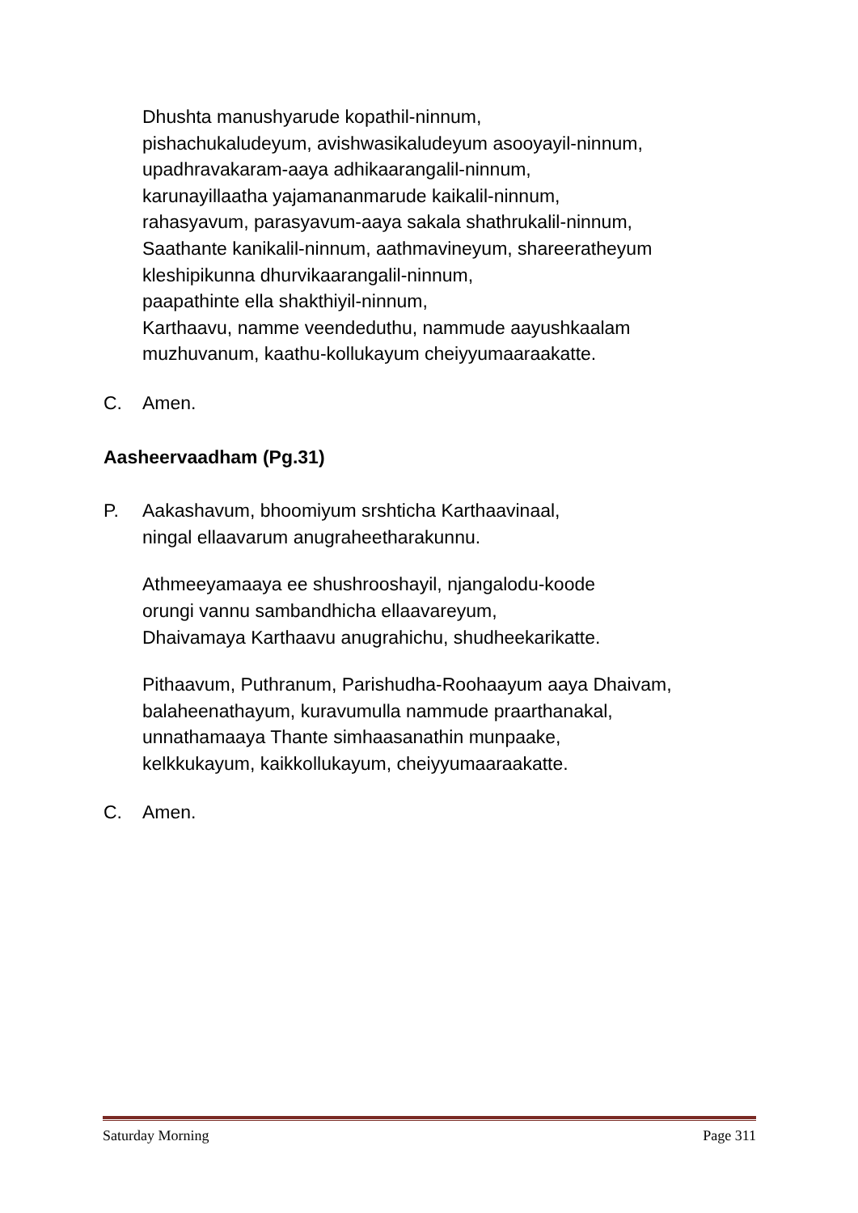Dhushta manushyarude kopathil-ninnum,
pishachukaludeyum, avishwasikaludeyum asooyayil-ninnum,
upadhravakaram-aaya adhikaarangalil-ninnum,
karunayillaatha yajamananmarude kaikalil-ninnum,
rahasyavum, parasyavum-aaya sakala shathrukalil-ninnum,
Saathante kanikalil-ninnum, aathmavineyum, shareeratheyum
kleshipikunna dhurvikaarangalil-ninnum,
paapathinte ella shakthiyil-ninnum,
Karthaavu, namme veendeduthu, nammude aayushkaalam
muzhuvanum, kaathu-kollukayum cheiyyumaaraakatte.
C. Amen.
Aasheervaadham (Pg.31)
P. Aakashavum, bhoomiyum srshticha Karthaavinaal,
ningal ellaavarum anugraheetharakunnu.
Athmeeyamaaya ee shushrooshayil, njangalodu-koode
orungi vannu sambandhicha ellaavareyum,
Dhaivamaya Karthaavu anugrahichu, shudheekarikatte.
Pithaavum, Puthranum, Parishudha-Roohaayum aaya Dhaivam,
balaheenathayum, kuravumulla nammude praarthanakal,
unnathamaaya Thante simhaasanathin munpaake,
kelkkukayum, kaikkollukayum, cheiyyumaaraakatte.
C. Amen.
Saturday Morning Page 311